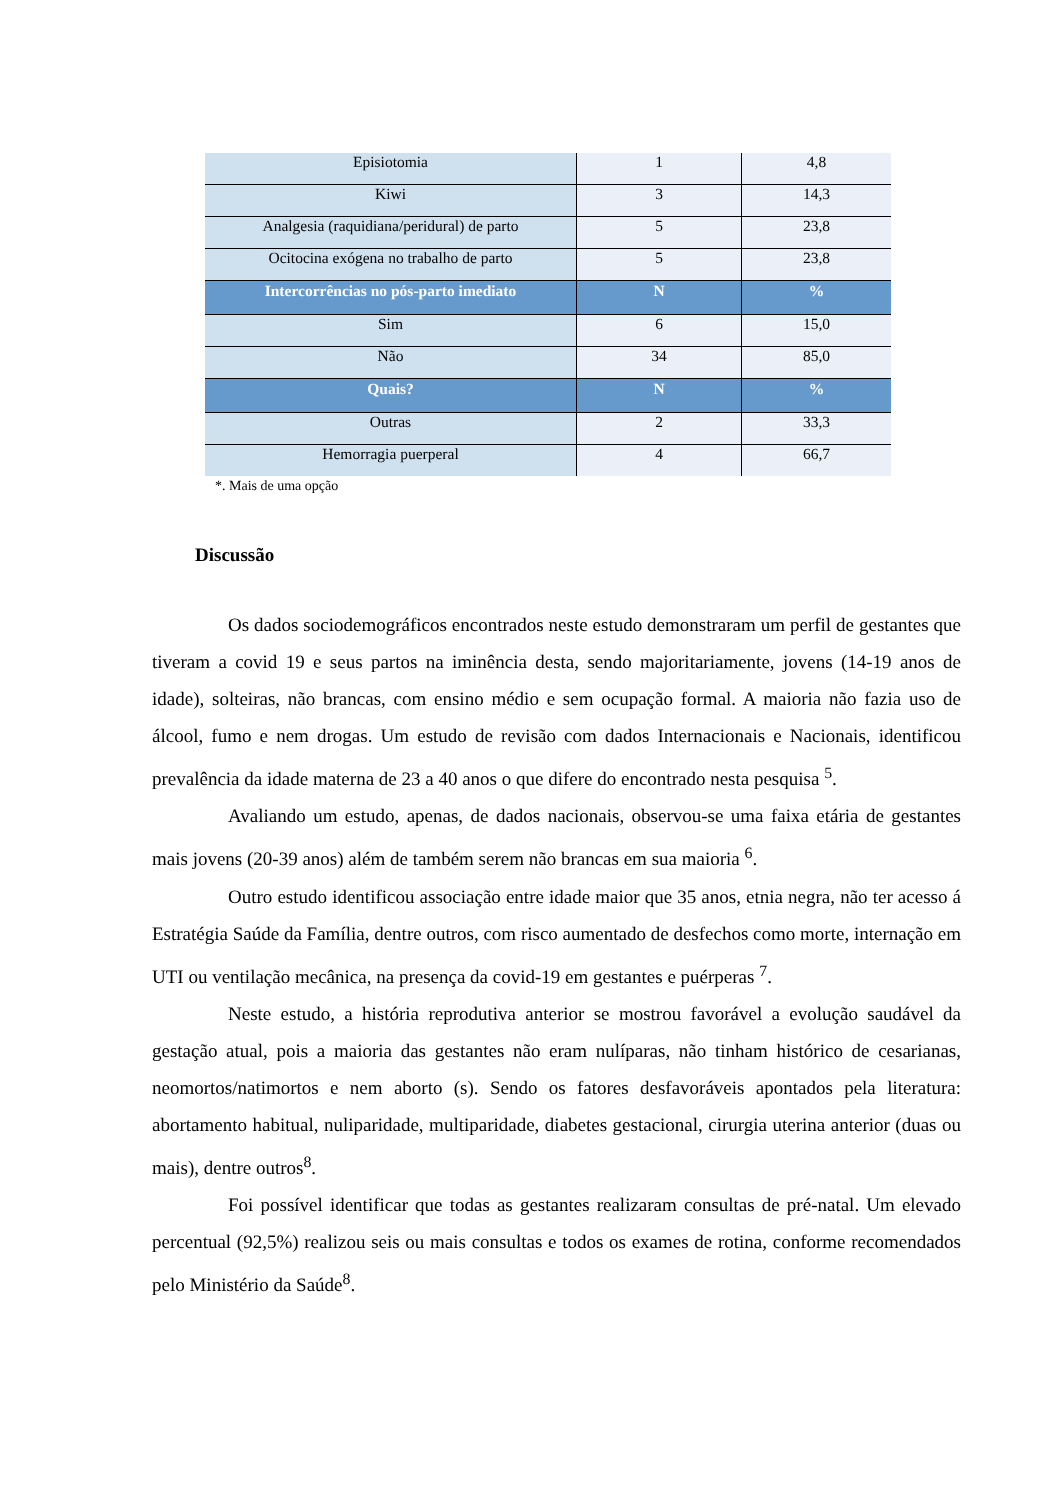| Episiotomia | 1 | 4,8 |
| Kiwi | 3 | 14,3 |
| Analgesia (raquidiana/peridural) de parto | 5 | 23,8 |
| Ocitocina exógena no trabalho de parto | 5 | 23,8 |
| Intercorrências no pós-parto imediato | N | % |
| Sim | 6 | 15,0 |
| Não | 34 | 85,0 |
| Quais? | N | % |
| Outras | 2 | 33,3 |
| Hemorragia puerperal | 4 | 66,7 |
*. Mais de uma opção
Discussão
Os dados sociodemográficos encontrados neste estudo demonstraram um perfil de gestantes que tiveram a covid 19 e seus partos na iminência desta, sendo majoritariamente, jovens (14-19 anos de idade), solteiras, não brancas, com ensino médio e sem ocupação formal. A maioria não fazia uso de álcool, fumo e nem drogas. Um estudo de revisão com dados Internacionais e Nacionais, identificou prevalência da idade materna de 23 a 40 anos o que difere do encontrado nesta pesquisa <sup>5</sup>.
Avaliando um estudo, apenas, de dados nacionais, observou-se uma faixa etária de gestantes mais jovens (20-39 anos) além de também serem não brancas em sua maioria <sup>6</sup>.
Outro estudo identificou associação entre idade maior que 35 anos, etnia negra, não ter acesso á Estratégia Saúde da Família, dentre outros, com risco aumentado de desfechos como morte, internação em UTI ou ventilação mecânica, na presença da covid-19 em gestantes e puérperas <sup>7</sup>.
Neste estudo, a história reprodutiva anterior se mostrou favorável a evolução saudável da gestação atual, pois a maioria das gestantes não eram nulíparas, não tinham histórico de cesarianas, neomortos/natimortos e nem aborto (s). Sendo os fatores desfavoráveis apontados pela literatura: abortamento habitual, nuliparidade, multiparidade, diabetes gestacional, cirurgia uterina anterior (duas ou mais), dentre outros<sup>8</sup>.
Foi possível identificar que todas as gestantes realizaram consultas de pré-natal. Um elevado percentual (92,5%) realizou seis ou mais consultas e todos os exames de rotina, conforme recomendados pelo Ministério da Saúde<sup>8</sup>.